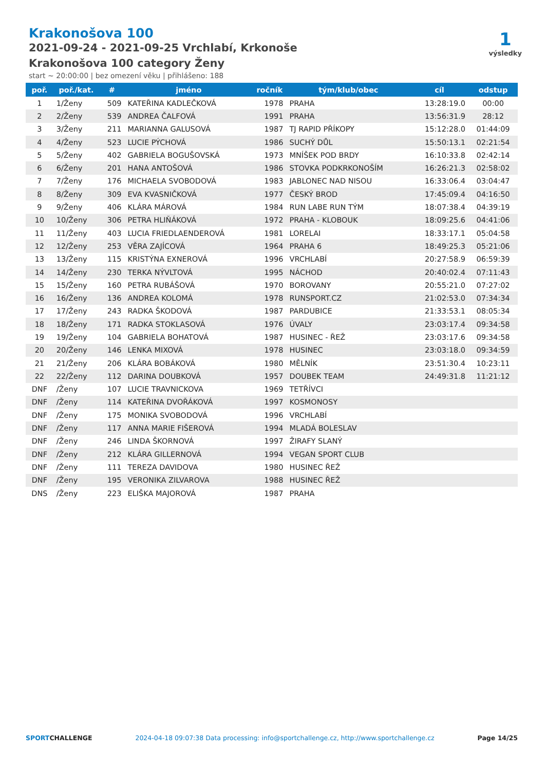Krakonošova 100
2021-09-24 - 2021-09-25 Vrchlabí, Krkonoše
Krakonošova 100 category Ženy
start ~ 20:00:00 | bez omezení věku | přihlášeno: 188
1
výsledky
| poř. | poř./kat. | # | jméno | ročník | tým/klub/obec | cíl | odstup |
| --- | --- | --- | --- | --- | --- | --- | --- |
| 1 | 1/Ženy | 509 | KATEŘINA KADLEČKOVÁ | 1978 | PRAHA | 13:28:19.0 | 00:00 |
| 2 | 2/Ženy | 539 | ANDREA ČALFOVÁ | 1991 | PRAHA | 13:56:31.9 | 28:12 |
| 3 | 3/Ženy | 211 | MARIANNA GALUSOVÁ | 1987 | TJ RAPID PŘÍKOPY | 15:12:28.0 | 01:44:09 |
| 4 | 4/Ženy | 523 | LUCIE PÝCHOVÁ | 1986 | SUCHÝ DŮL | 15:50:13.1 | 02:21:54 |
| 5 | 5/Ženy | 402 | GABRIELA BOGUŠOVSKÁ | 1973 | MNÍŠEK POD BRDY | 16:10:33.8 | 02:42:14 |
| 6 | 6/Ženy | 201 | HANA ANTOŠOVÁ | 1986 | STOVKA PODKRKONOŠÍM | 16:26:21.3 | 02:58:02 |
| 7 | 7/Ženy | 176 | MICHAELA SVOBODOVÁ | 1983 | JABLONEC NAD NISOU | 16:33:06.4 | 03:04:47 |
| 8 | 8/Ženy | 309 | EVA KVASNIČKOVÁ | 1977 | ČESKÝ BROD | 17:45:09.4 | 04:16:50 |
| 9 | 9/Ženy | 406 | KLÁRA MÁROVÁ | 1984 | RUN LABE RUN TÝM | 18:07:38.4 | 04:39:19 |
| 10 | 10/Ženy | 306 | PETRA HLIŇÁKOVÁ | 1972 | PRAHA - KLOBOUK | 18:09:25.6 | 04:41:06 |
| 11 | 11/Ženy | 403 | LUCIA FRIEDLAENDEROVÁ | 1981 | LORELAI | 18:33:17.1 | 05:04:58 |
| 12 | 12/Ženy | 253 | VĚRA ZAJÍCOVÁ | 1964 | PRAHA 6 | 18:49:25.3 | 05:21:06 |
| 13 | 13/Ženy | 115 | KRISTÝNA EXNEROVÁ | 1996 | VRCHLABÍ | 20:27:58.9 | 06:59:39 |
| 14 | 14/Ženy | 230 | TERKA NÝVLTOVÁ | 1995 | NÁCHOD | 20:40:02.4 | 07:11:43 |
| 15 | 15/Ženy | 160 | PETRA RUBÁŠOVÁ | 1970 | BOROVANY | 20:55:21.0 | 07:27:02 |
| 16 | 16/Ženy | 136 | ANDREA KOLOMÁ | 1978 | RUNSPORT.CZ | 21:02:53.0 | 07:34:34 |
| 17 | 17/Ženy | 243 | RADKA ŠKODOVÁ | 1987 | PARDUBICE | 21:33:53.1 | 08:05:34 |
| 18 | 18/Ženy | 171 | RADKA STOKLASOVÁ | 1976 | ÚVALY | 23:03:17.4 | 09:34:58 |
| 19 | 19/Ženy | 104 | GABRIELA BOHATOVÁ | 1987 | HUSINEC - ŘEŽ | 23:03:17.6 | 09:34:58 |
| 20 | 20/Ženy | 146 | LENKA MIXOVÁ | 1978 | HUSINEC | 23:03:18.0 | 09:34:59 |
| 21 | 21/Ženy | 206 | KLÁRA BOBÁKOVÁ | 1980 | MĚLNÍK | 23:51:30.4 | 10:23:11 |
| 22 | 22/Ženy | 112 | DARINA DOUBKOVÁ | 1957 | DOUBEK TEAM | 24:49:31.8 | 11:21:12 |
| DNF | /Ženy | 107 | LUCIE TRAVNICKOVA | 1969 | TETŘÍVCI | | |
| DNF | /Ženy | 114 | KATEŘINA DVOŘÁKOVÁ | 1997 | KOSMONOSY | | |
| DNF | /Ženy | 175 | MONIKA SVOBODOVÁ | 1996 | VRCHLABÍ | | |
| DNF | /Ženy | 117 | ANNA MARIE FIŠEROVÁ | 1994 | MLADÁ BOLESLAV | | |
| DNF | /Ženy | 246 | LINDA ŠKORNOVÁ | 1997 | ŽIRAFY SLANÝ | | |
| DNF | /Ženy | 212 | KLÁRA GILLERNOVÁ | 1994 | VEGAN SPORT CLUB | | |
| DNF | /Ženy | 111 | TEREZA DAVIDOVA | 1980 | HUSINEC ŘEŽ | | |
| DNF | /Ženy | 195 | VERONIKA ZILVAROVA | 1988 | HUSINEC ŘEŽ | | |
| DNS | /Ženy | 223 | ELIŠKA MAJOROVÁ | 1987 | PRAHA | | |
SPORTCHALLENGE 2024-04-18 09:07:38 Data processing: info@sportchallenge.cz, http://www.sportchallenge.cz Page 14/25